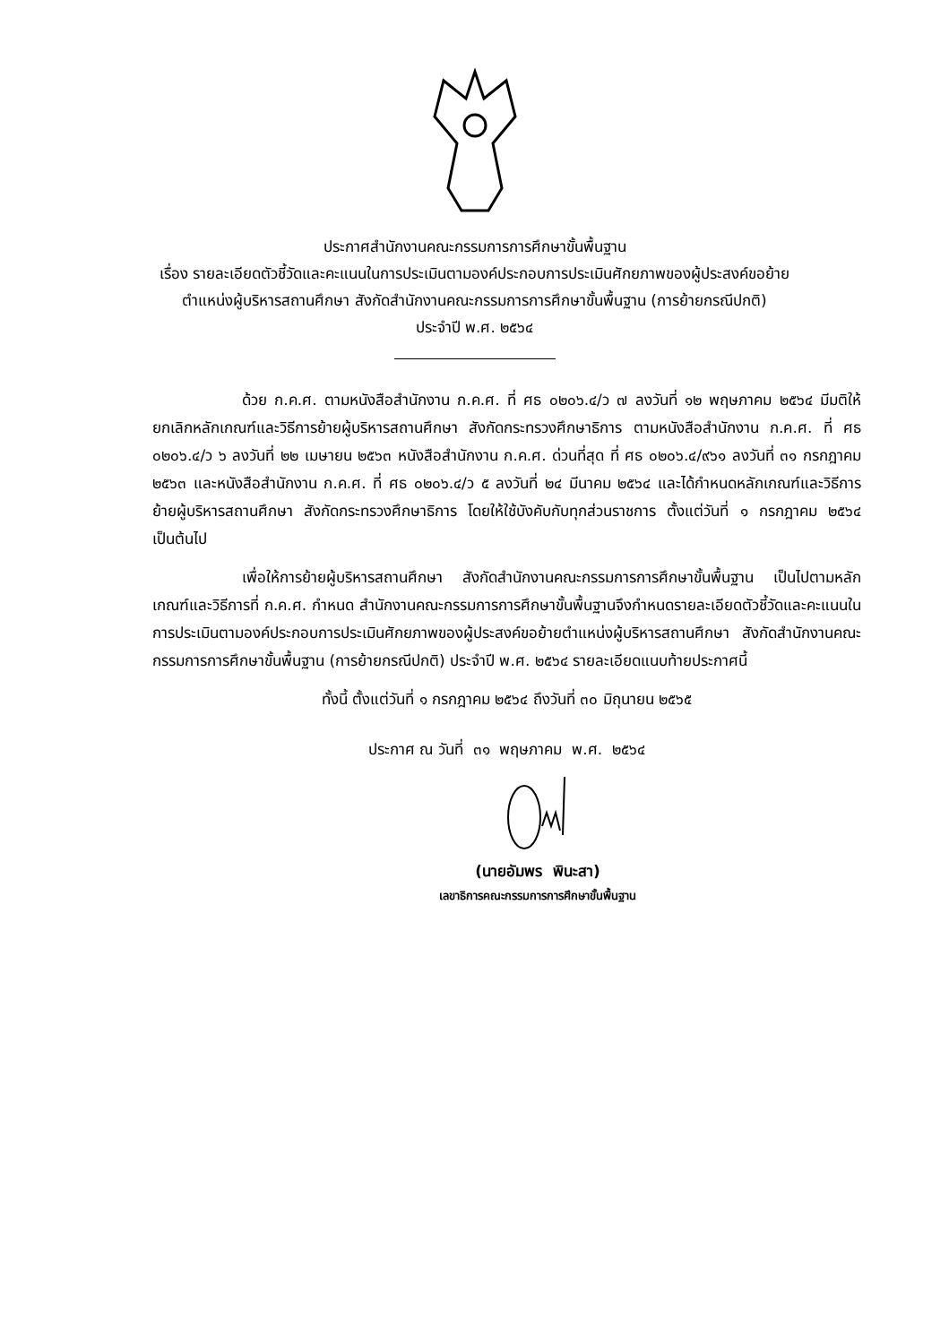ประกาศสำนักงานคณะกรรมการการศึกษาขั้นพื้นฐาน
เรื่อง รายละเอียดตัวชี้วัดและคะแนนในการประเมินตามองค์ประกอบการประเมินศักยภาพของผู้ประสงค์ขอย้าย
ตำแหน่งผู้บริหารสถานศึกษา สังกัดสำนักงานคณะกรรมการการศึกษาขั้นพื้นฐาน (การย้ายกรณีปกติ)
ประจำปี พ.ศ. ๒๕๖๔
ด้วย ก.ค.ศ. ตามหนังสือสำนักงาน ก.ค.ศ. ที่ ศธ ๐๒๐๖.๔/ว ๗ ลงวันที่ ๑๒ พฤษภาคม ๒๕๖๔ มีมติให้ยกเลิกหลักเกณฑ์และวิธีการย้ายผู้บริหารสถานศึกษา สังกัดกระทรวงศึกษาธิการ ตามหนังสือสำนักงาน ก.ค.ศ. ที่ ศธ ๐๒๐๖.๔/ว ๖ ลงวันที่ ๒๒ เมษายน ๒๕๖๓ หนังสือสำนักงาน ก.ค.ศ. ด่วนที่สุด ที่ ศธ ๐๒๐๖.๔/๙๖๑ ลงวันที่ ๓๑ กรกฎาคม ๒๕๖๓ และหนังสือสำนักงาน ก.ค.ศ. ที่ ศธ ๐๒๐๖.๔/ว ๕ ลงวันที่ ๒๔ มีนาคม ๒๕๖๔ และได้กำหนดหลักเกณฑ์และวิธีการย้ายผู้บริหารสถานศึกษา สังกัดกระทรวงศึกษาธิการ โดยให้ใช้บังคับกับทุกส่วนราชการ ตั้งแต่วันที่ ๑ กรกฎาคม ๒๕๖๔ เป็นต้นไป
เพื่อให้การย้ายผู้บริหารสถานศึกษา สังกัดสำนักงานคณะกรรมการการศึกษาขั้นพื้นฐาน เป็นไปตามหลักเกณฑ์และวิธีการที่ ก.ค.ศ. กำหนด สำนักงานคณะกรรมการการศึกษาขั้นพื้นฐานจึงกำหนดรายละเอียดตัวชี้วัดและคะแนนในการประเมินตามองค์ประกอบการประเมินศักยภาพของผู้ประสงค์ขอย้ายตำแหน่งผู้บริหารสถานศึกษา สังกัดสำนักงานคณะกรรมการการศึกษาขั้นพื้นฐาน (การย้ายกรณีปกติ) ประจำปี พ.ศ. ๒๕๖๔ รายละเอียดแนบท้ายประกาศนี้
ทั้งนี้ ตั้งแต่วันที่ ๑ กรกฎาคม ๒๕๖๔ ถึงวันที่ ๓๐ มิถุนายน ๒๕๖๕
ประกาศ ณ วันที่ ๓๑ พฤษภาคม พ.ศ. ๒๕๖๔
(นายอัมพร พินะสา)
เลขาธิการคณะกรรมการการศึกษาขั้นพื้นฐาน